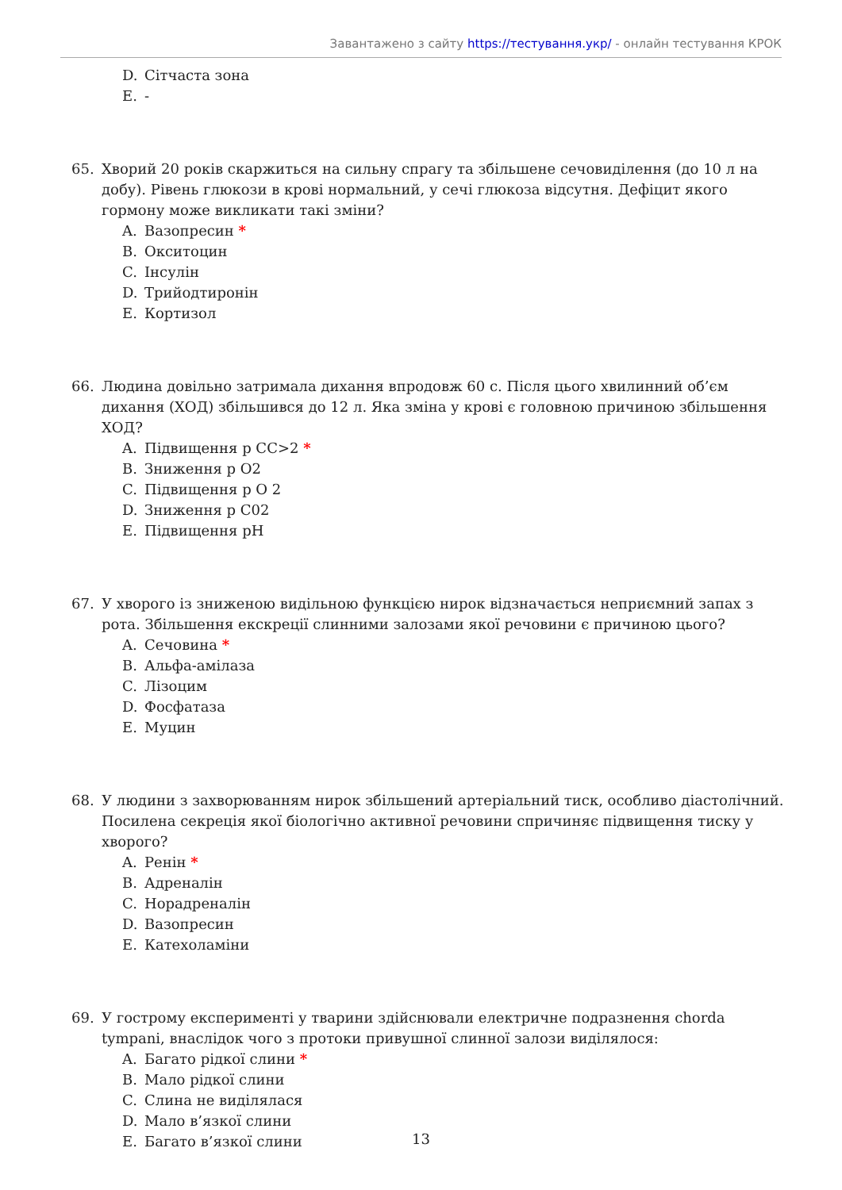Завантажено з сайту https://тестування.укр/ - онлайн тестування КРОК
D. Сітчаста зона
E. -
65. Хворий 20 років скаржиться на сильну спрагу та збільшене сечовиділення (до 10 л на добу). Рівень глюкози в крові нормальний, у сечі глюкоза відсутня. Дефіцит якого гормону може викликати такі зміни?
A. Вазопресин *
B. Окситоцин
C. Інсулін
D. Трийодтиронін
E. Кортизол
66. Людина довільно затримала дихання впродовж 60 с. Після цього хвилинний об’єм дихання (ХОД) збільшився до 12 л. Яка зміна у крові є головною причиною збільшення ХОД?
A. Підвищення р СС>2 *
B. Зниження р О2
C. Підвищення р О 2
D. Зниження р С02
E. Підвищення рН
67. У хворого із зниженою видільною функцією нирок відзначається неприємний запах з рота. Збільшення екскреції слинними залозами якої речовини є причиною цього?
A. Сечовина *
B. Альфа-амілаза
C. Лізоцим
D. Фосфатаза
E. Муцин
68. У людини з захворюванням нирок збільшений артеріальний тиск, особливо діастолічний. Посилена секреція якої біологічно активної речовини спричиняє підвищення тиску у хворого?
A. Ренін *
B. Адреналін
C. Норадреналін
D. Вазопресин
E. Катехоламіни
69. У гострому експерименті у тварини здійснювали електричне подразнення chorda tympani, внаслідок чого з протоки привушної слинної залози виділялося:
A. Багато рідкої слини *
B. Мало рідкої слини
C. Слина не виділялася
D. Мало в’язкої слини
E. Багато в’язкої слини
13